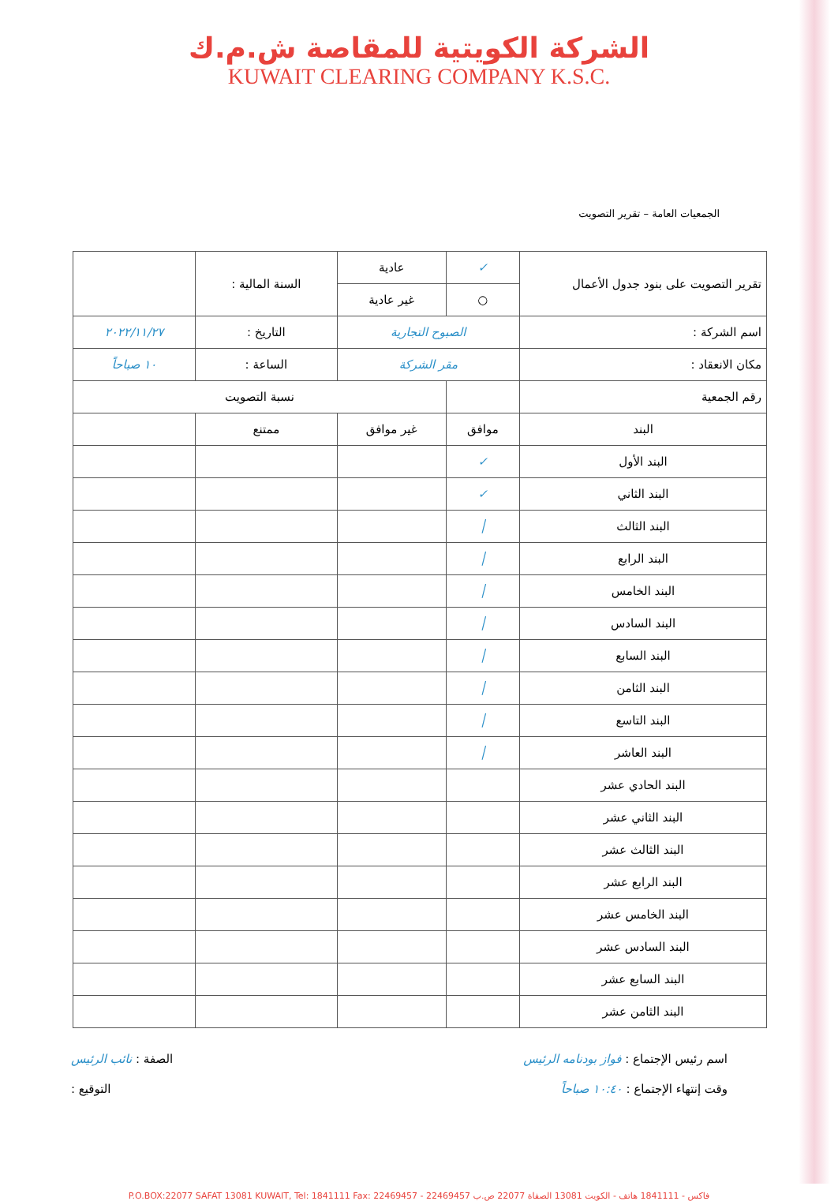الشركة الكويتية للمقاصة ش.م.ك
KUWAIT CLEARING COMPANY K.S.C.
الجمعيات العامة – تقرير التصويت
| تقرير التصويت على بنود جدول الأعمال | ✓ | عادية | السنة المالية : | |
| | ○ | غير عادية | | |
| اسم الشركة : | الصبوح التجارية | | التاريخ : | ٢٠٢٢/١١/٢٧ |
| مكان الانعقاد : | مقر الشركة | | الساعة : | ١٠ صباحاً |
| رقم الجمعية | | نسبة التصويت | | |
| البند | موافق | غير موافق | ممتنع | |
| البند الأول | ✓ | | | |
| البند الثاني | ✓ | | | |
| البند الثالث | │ | | | |
| البند الرابع | │ | | | |
| البند الخامس | │ | | | |
| البند السادس | │ | | | |
| البند السابع | │ | | | |
| البند الثامن | │ | | | |
| البند التاسع | │ | | | |
| البند العاشر | │ | | | |
| البند الحادي عشر | | | | |
| البند الثاني عشر | | | | |
| البند الثالث عشر | | | | |
| البند الرابع عشر | | | | |
| البند الخامس عشر | | | | |
| البند السادس عشر | | | | |
| البند السابع عشر | | | | |
| البند الثامن عشر | | | | |
اسم رئيس الإجتماع : فواز بودنامه الرئيس الصفة : نائب الرئيس
وقت إنتهاء الإجتماع : ١٠:٤٠ صباحاً التوقيع :
P.O.BOX:22077 SAFAT 13081 KUWAIT, Tel: 1841111 Fax: 22469457 - 22469457 فاكس - 1841111 هاتف - الكويت 13081 الصفاة 22077 ص.ب